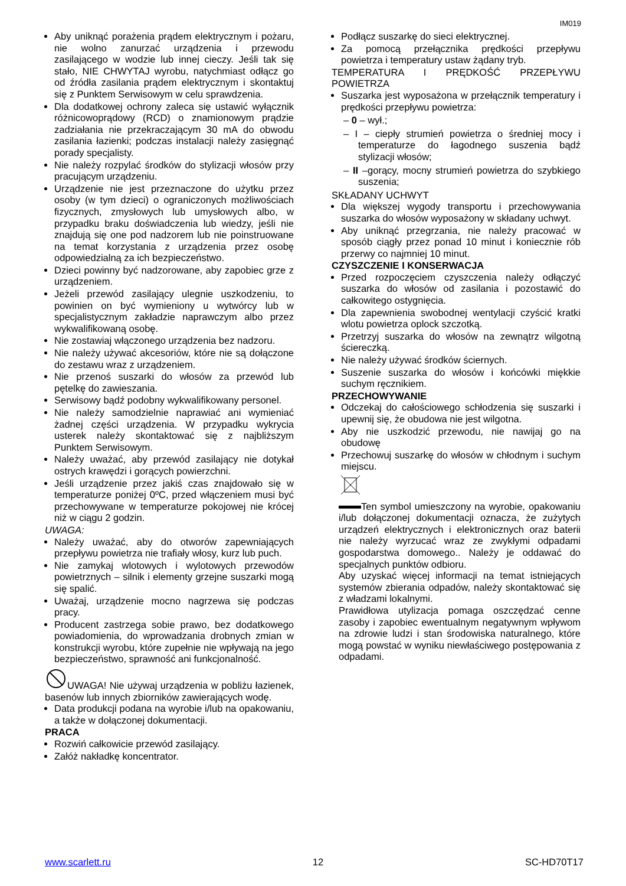IM019
Aby uniknąć porażenia prądem elektrycznym i pożaru, nie wolno zanurzać urządzenia i przewodu zasilającego w wodzie lub innej cieczy. Jeśli tak się stało, NIE CHWYTAJ wyrobu, natychmiast odłącz go od źródła zasilania prądem elektrycznym i skontaktuj się z Punktem Serwisowym w celu sprawdzenia.
Dla dodatkowej ochrony zaleca się ustawić wyłącznik różnicowoprądowy (RCD) o znamionowym prądzie zadziałania nie przekraczającym 30 mA do obwodu zasilania łazienki; podczas instalacji należy zasięgnąć porady specjalisty.
Nie należy rozpylać środków do stylizacji włosów przy pracującym urządzeniu.
Urządzenie nie jest przeznaczone do użytku przez osoby (w tym dzieci) o ograniczonych możliwościach fizycznych, zmysłowych lub umysłowych albo, w przypadku braku doświadczenia lub wiedzy, jeśli nie znajdują się one pod nadzorem lub nie poinstruowane na temat korzystania z urządzenia przez osobę odpowiedzialną za ich bezpieczeństwo.
Dzieci powinny być nadzorowane, aby zapobiec grze z urządzeniem.
Jeżeli przewód zasilający ulegnie uszkodzeniu, to powinien on być wymieniony u wytwórcy lub w specjalistycznym zakładzie naprawczym albo przez wykwalifikowaną osobę.
Nie zostawiaj włączonego urządzenia bez nadzoru.
Nie należy używać akcesoriów, które nie są dołączone do zestawu wraz z urządzeniem.
Nie przenoś suszarki do włosów za przewód lub pętelkę do zawieszania.
Serwisowy bądź podobny wykwalifikowany personel.
Nie należy samodzielnie naprawiać ani wymieniać żadnej części urządzenia. W przypadku wykrycia usterek należy skontaktować się z najbliższym Punktem Serwisowym.
Należy uważać, aby przewód zasilający nie dotykał ostrych krawędzi i gorących powierzchni.
Jeśli urządzenie przez jakiś czas znajdowało się w temperaturze poniżej 0ºC, przed włączeniem musi być przechowywane w temperaturze pokojowej nie krócej niż w ciągu 2 godzin.
UWAGA:
Należy uważać, aby do otworów zapewniających przepływu powietrza nie trafiały włosy, kurz lub puch.
Nie zamykaj wlotowych i wylotowych przewodów powietrznych – silnik i elementy grzejne suszarki mogą się spalić.
Uważaj, urządzenie mocno nagrzewa się podczas pracy.
Producent zastrzega sobie prawo, bez dodatkowego powiadomienia, do wprowadzania drobnych zmian w konstrukcji wyrobu, które zupełnie nie wpływają na jego bezpieczeństwo, sprawność ani funkcjonalność.
UWAGA! Nie używaj urządzenia w pobliżu łazienek, basenów lub innych zbiorników zawierających wodę.
Data produkcji podana na wyrobie i/lub na opakowaniu, a także w dołączonej dokumentacji.
PRACA
Rozwiń całkowicie przewód zasilający.
Załóż nakładkę koncentrator.
Podłącz suszarkę do sieci elektrycznej.
Za pomocą przełącznika prędkości przepływu powietrza i temperatury ustaw żądany tryb.
TEMPERATURA I PRĘDKOŚĆ PRZEPŁYWU POWIETRZA
Suszarka jest wyposażona w przełącznik temperatury i prędkości przepływu powietrza:
– 0 – wył.;
– I – ciepły strumień powietrza o średniej mocy i temperaturze do łagodnego suszenia bądź stylizacji włosów;
– II –gorący, mocny strumień powietrza do szybkiego suszenia;
SKŁADANY UCHWYT
Dla większej wygody transportu i przechowywania suszarka do włosów wyposażony w składany uchwyt.
Aby uniknąć przegrzania, nie należy pracować w sposób ciągły przez ponad 10 minut i koniecznie rób przerwy co najmniej 10 minut.
CZYSZCZENIE I KONSERWACJA
Przed rozpoczęciem czyszczenia należy odłączyć suszarka do włosów od zasilania i pozostawić do całkowitego ostygnięcia.
Dla zapewnienia swobodnej wentylacji czyścić kratki wlotu powietrza oplock szczotką.
Przetrzyj suszarka do włosów na zewnątrz wilgotną ściereczką.
Nie należy używać środków ściernych.
Suszenie suszarka do włosów i końcówki miękkie suchym ręcznikiem.
PRZECHOWYWANIE
Odczekaj do całościowego schłodzenia się suszarki i upewnij się, że obudowa nie jest wilgotna.
Aby nie uszkodzić przewodu, nie nawijaj go na obudowę
Przechowuj suszarkę do włosów w chłodnym i suchym miejscu.
Ten symbol umieszczony na wyrobie, opakowaniu i/lub dołączonej dokumentacji oznacza, że zużytych urządzeń elektrycznych i elektronicznych oraz baterii nie należy wyrzucać wraz ze zwykłymi odpadami gospodarstwa domowego.. Należy je oddawać do specjalnych punktów odbioru.
Aby uzyskać więcej informacji na temat istniejących systemów zbierania odpadów, należy skontaktować się z władzami lokalnymi.
Prawidłowa utylizacja pomaga oszczędzać cenne zasoby i zapobiec ewentualnym negatywnym wpływom na zdrowie ludzi i stan środowiska naturalnego, które mogą powstać w wyniku niewłaściwego postępowania z odpadami.
www.scarlett.ru 12 SC-HD70T17